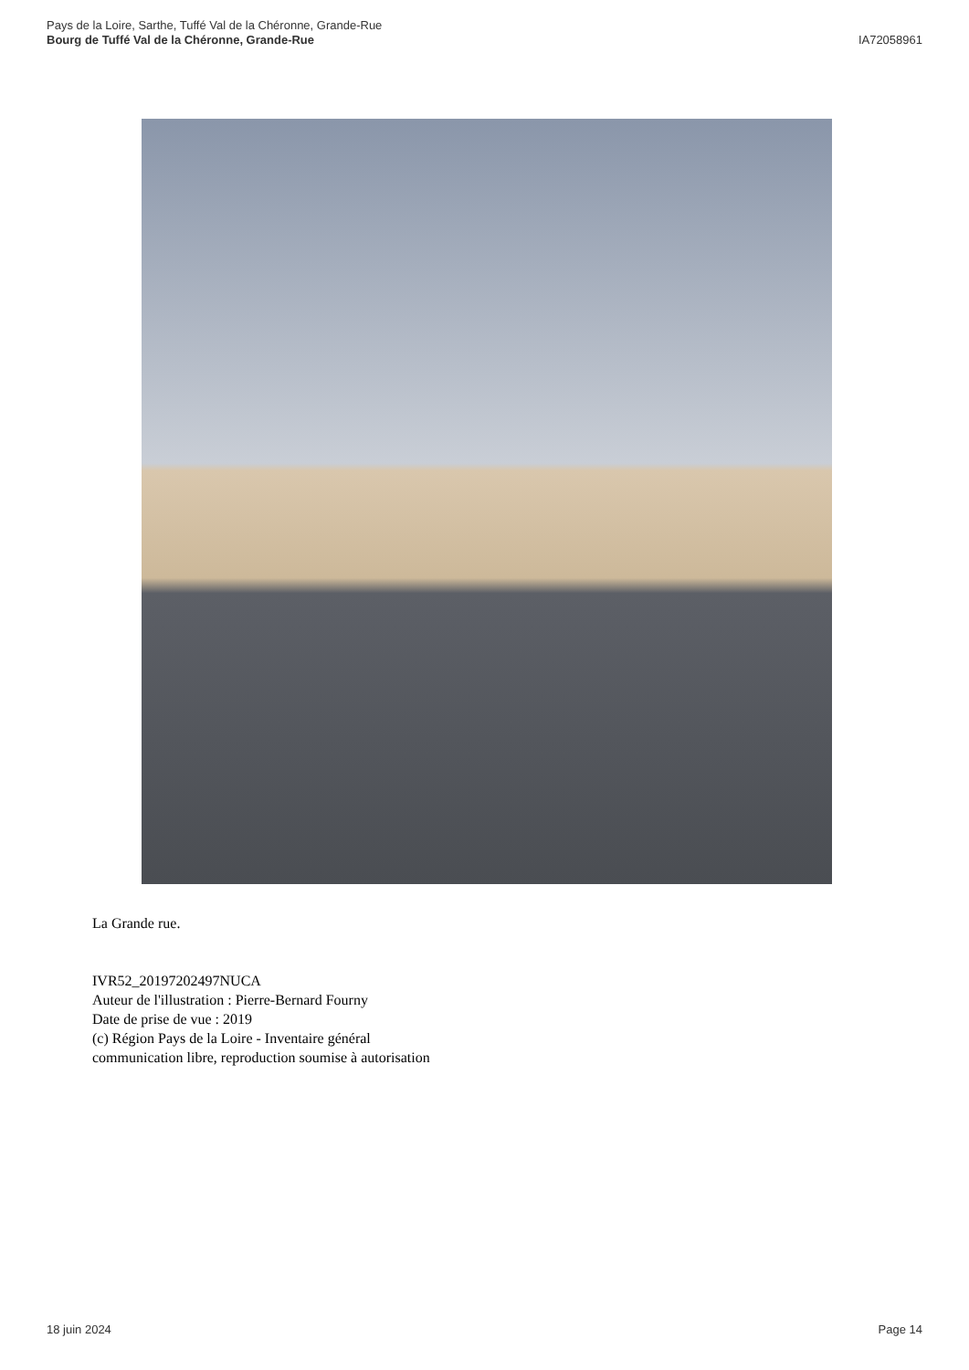Pays de la Loire, Sarthe, Tuffé Val de la Chéronne, Grande-Rue
Bourg de Tuffé Val de la Chéronne, Grande-Rue
IA72058961
La Grande rue.
IVR52_20197202497NUCA
Auteur de l'illustration : Pierre-Bernard Fourny
Date de prise de vue : 2019
(c) Région Pays de la Loire - Inventaire général
communication libre, reproduction soumise à autorisation
18 juin 2024 Page 14